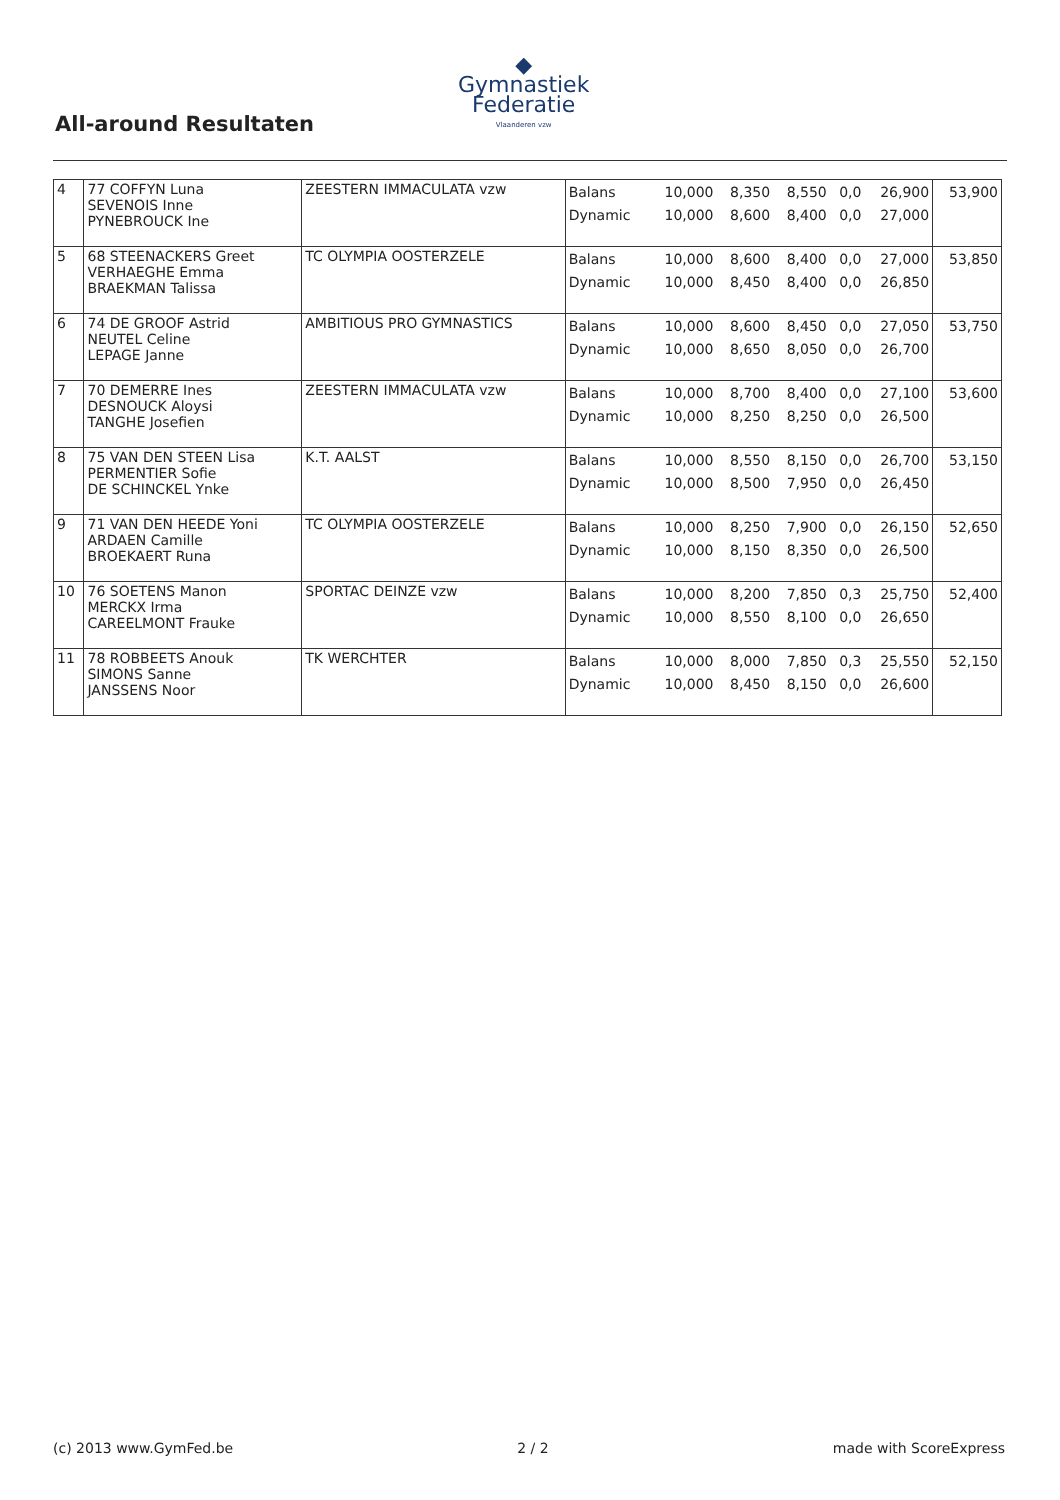All-around Resultaten
◆
Gymnastiek
Federatie
Vlaanderen vzw
| 4 | 77 COFFYN Luna SEVENOIS Inne PYNEBROUCK Ine | ZEESTERN IMMACULATA vzw | Balans Dynamic | 10,000 10,000 | 8,350 8,600 | 8,550 8,400 | 0,0 0,0 | 26,900 27,000 | 53,900 |
| 5 | 68 STEENACKERS Greet VERHAEGHE Emma BRAEKMAN Talissa | TC OLYMPIA OOSTERZELE | Balans Dynamic | 10,000 10,000 | 8,600 8,450 | 8,400 8,400 | 0,0 0,0 | 27,000 26,850 | 53,850 |
| 6 | 74 DE GROOF Astrid NEUTEL Celine LEPAGE Janne | AMBITIOUS PRO GYMNASTICS | Balans Dynamic | 10,000 10,000 | 8,600 8,650 | 8,450 8,050 | 0,0 0,0 | 27,050 26,700 | 53,750 |
| 7 | 70 DEMERRE Ines DESNOUCK Aloysi TANGHE Josefien | ZEESTERN IMMACULATA vzw | Balans Dynamic | 10,000 10,000 | 8,700 8,250 | 8,400 8,250 | 0,0 0,0 | 27,100 26,500 | 53,600 |
| 8 | 75 VAN DEN STEEN Lisa PERMENTIER Sofie DE SCHINCKEL Ynke | K.T. AALST | Balans Dynamic | 10,000 10,000 | 8,550 8,500 | 8,150 7,950 | 0,0 0,0 | 26,700 26,450 | 53,150 |
| 9 | 71 VAN DEN HEEDE Yoni ARDAEN Camille BROEKAERT Runa | TC OLYMPIA OOSTERZELE | Balans Dynamic | 10,000 10,000 | 8,250 8,150 | 7,900 8,350 | 0,0 0,0 | 26,150 26,500 | 52,650 |
| 10 | 76 SOETENS Manon MERCKX Irma CAREELMONT Frauke | SPORTAC DEINZE vzw | Balans Dynamic | 10,000 10,000 | 8,200 8,550 | 7,850 8,100 | 0,3 0,0 | 25,750 26,650 | 52,400 |
| 11 | 78 ROBBEETS Anouk SIMONS Sanne JANSSENS Noor | TK WERCHTER | Balans Dynamic | 10,000 10,000 | 8,000 8,450 | 7,850 8,150 | 0,3 0,0 | 25,550 26,600 | 52,150 |
(c) 2013 www.GymFed.be 2 / 2 made with ScoreExpress